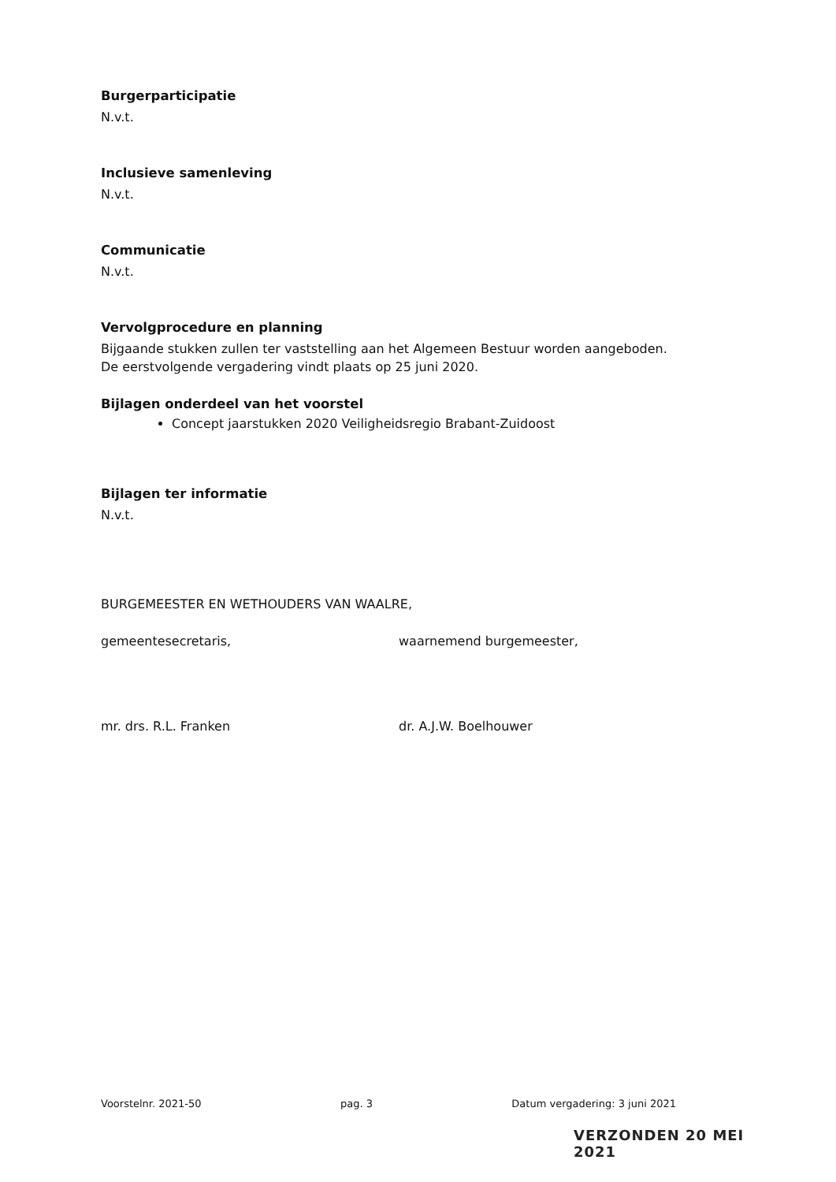Burgerparticipatie
N.v.t.
Inclusieve samenleving
N.v.t.
Communicatie
N.v.t.
Vervolgprocedure en planning
Bijgaande stukken zullen ter vaststelling aan het Algemeen Bestuur worden aangeboden.
De eerstvolgende vergadering vindt plaats op 25 juni 2020.
Bijlagen onderdeel van het voorstel
Concept jaarstukken 2020 Veiligheidsregio Brabant-Zuidoost
Bijlagen ter informatie
N.v.t.
BURGEMEESTER EN WETHOUDERS VAN WAALRE,
gemeentesecretaris,
mr. drs. R.L. Franken
waarnemend burgemeester,
dr. A.J.W. Boelhouwer
Voorstelnr. 2021-50 pag. 3 Datum vergadering: 3 juni 2021
VERZONDEN 20 MEI 2021